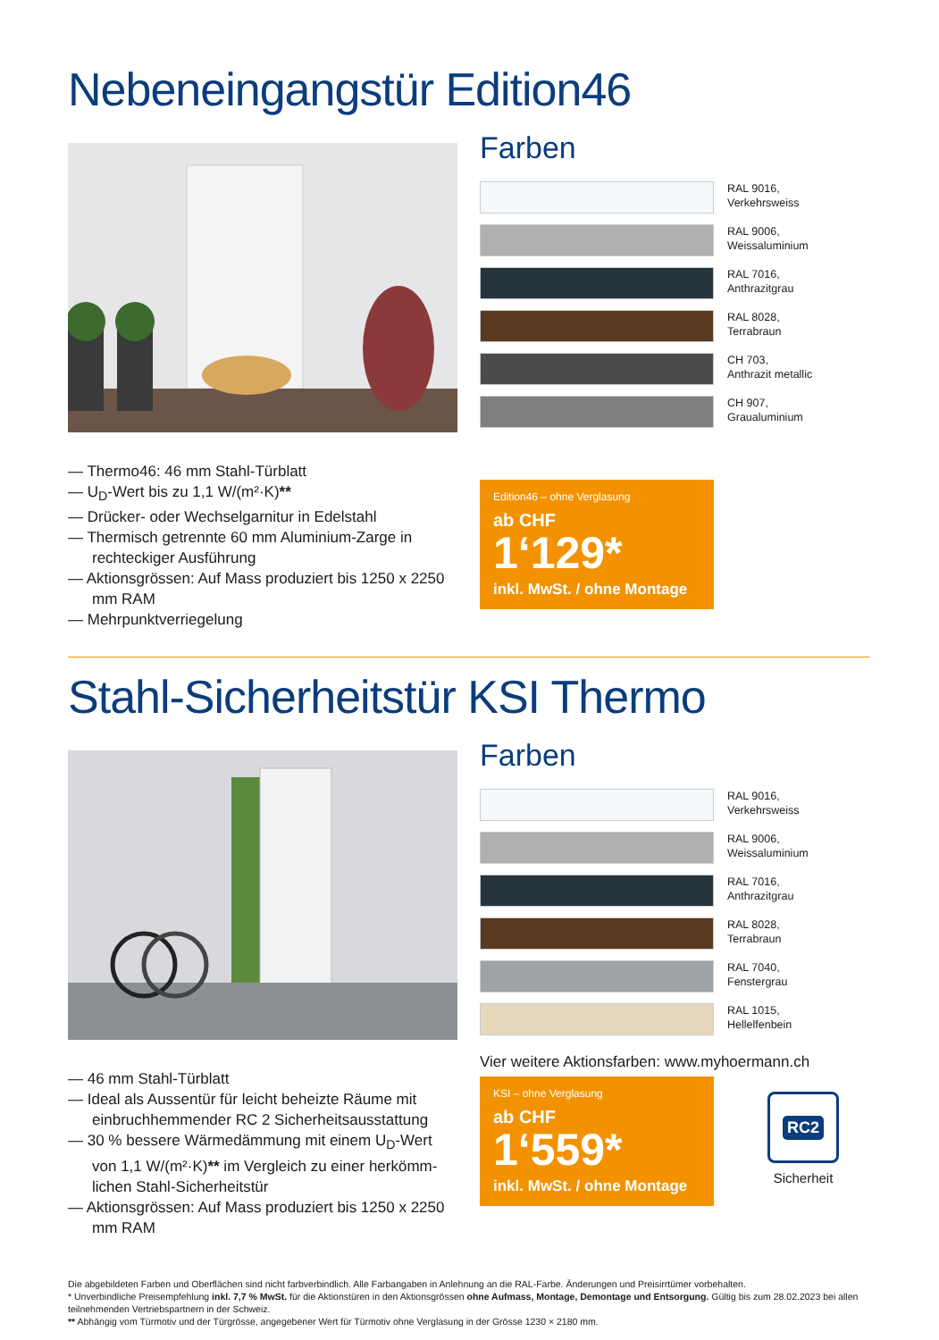Nebeneingangstür Edition46
— Thermo46: 46 mm Stahl-Türblatt
— U<sub>D</sub>-Wert bis zu 1,1 W/(m²·K)**
— Drücker- oder Wechselgarnitur in Edelstahl
— Thermisch getrennte 60 mm Aluminium-Zarge in rechteckiger Ausführung
— Aktionsgrössen: Auf Mass produziert bis 1250 x 2250 mm RAM
— Mehrpunktverriegelung
Farben
RAL 9016,
Verkehrsweiss
RAL 9006,
Weissaluminium
RAL 7016,
Anthrazitgrau
RAL 8028,
Terrabraun
CH 703,
Anthrazit metallic
CH 907,
Graualuminium
Edition46 – ohne Verglasung
ab CHF
1‘129*
inkl. MwSt. / ohne Montage
Stahl-Sicherheitstür KSI Thermo
— 46 mm Stahl-Türblatt
— Ideal als Aussentür für leicht beheizte Räume mit einbruchhemmender RC 2 Sicherheitsausstattung
— 30 % bessere Wärmedämmung mit einem U<sub>D</sub>-Wert von 1,1 W/(m²·K)** im Vergleich zu einer herkömm-lichen Stahl-Sicherheitstür
— Aktionsgrössen: Auf Mass produziert bis 1250 x 2250 mm RAM
Farben
RAL 9016,
Verkehrsweiss
RAL 9006,
Weissaluminium
RAL 7016,
Anthrazitgrau
RAL 8028,
Terrabraun
RAL 7040,
Fenstergrau
RAL 1015,
Hellelfenbein
Vier weitere Aktionsfarben: www.myhoermann.ch
KSI – ohne Verglasung
ab CHF
1‘559*
inkl. MwSt. / ohne Montage
RC2
Sicherheit
Die abgebildeten Farben und Oberflächen sind nicht farbverbindlich. Alle Farbangaben in Anlehnung an die RAL-Farbe. Änderungen und Preisirrtümer vorbehalten.
* Unverbindliche Preisempfehlung inkl. 7,7 % MwSt. für die Aktionstüren in den Aktionsgrössen ohne Aufmass, Montage, Demontage und Entsorgung. Gültig bis zum 28.02.2023 bei allen teilnehmenden Vertriebspartnern in der Schweiz.
** Abhängig vom Türmotiv und der Türgrösse, angegebener Wert für Türmotiv ohne Verglasung in der Grösse 1230 × 2180 mm.